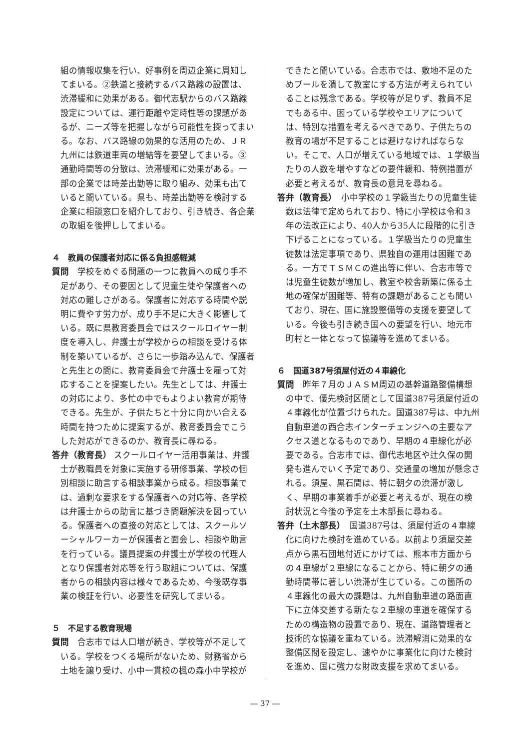組の情報収集を行い、好事例を周辺企業に周知してまいる。②鉄道と接続するバス路線の設置は、渋滞緩和に効果がある。御代志駅からのバス路線設定については、運行距離や定時性等の課題があるが、ニーズ等を把握しながら可能性を探ってまいる。なお、バス路線の効果的な活用のため、ＪＲ九州には鉄道車両の増結等を要望してまいる。③通勤時間等の分散は、渋滞緩和に効果がある。一部の企業では時差出勤等に取り組み、効果も出ていると聞いている。県も、時差出勤等を検討する企業に相談窓口を紹介しており、引き続き、各企業の取組を後押ししてまいる。
４　教員の保護者対応に係る負担感軽減
質問　学校をめぐる問題の一つに教員への成り手不足があり、その要因として児童生徒や保護者への対応の難しさがある。保護者に対応する時間や説明に費やす労力が、成り手不足に大きく影響している。既に県教育委員会ではスクールロイヤー制度を導入し、弁護士が学校からの相談を受ける体制を築いているが、さらに一歩踏み込んで、保護者と先生との間に、教育委員会で弁護士を雇って対応することを提案したい。先生としては、弁護士の対応により、多忙の中でもよりよい教育が期待できる。先生が、子供たちと十分に向かい合える時間を持つために提案するが、教育委員会でこうした対応ができるのか、教育長に尋ねる。
答弁（教育長） スクールロイヤー活用事業は、弁護士が教職員を対象に実施する研修事業、学校の個別相談に助言する相談事業から成る。相談事業では、過剰な要求をする保護者への対応等、各学校は弁護士からの助言に基づき問題解決を図っている。保護者への直接の対応としては、スクールソーシャルワーカーが保護者と面会し、相談や助言を行っている。議員提案の弁護士が学校の代理人となり保護者対応等を行う取組については、保護者からの相談内容は様々であるため、今後既存事業の検証を行い、必要性を研究してまいる。
５　不足する教育現場
質問　合志市では人口増が続き、学校等が不足している。学校をつくる場所がないため、財務省から土地を譲り受け、小中一貫校の楓の森小中学校が
できたと聞いている。合志市では、敷地不足のためプールを潰して教室にする方法が考えられていることは残念である。学校等が足りず、教員不足でもある中、困っている学校やエリアについては、特別な措置を考えるべきであり、子供たちの教育の場が不足することは避けなければならない。そこで、人口が増えている地域では、１学級当たりの人数を増やすなどの要件緩和、特例措置が必要と考えるが、教育長の意見を尋ねる。
答弁（教育長）　小中学校の１学級当たりの児童生徒数は法律で定められており、特に小学校は令和３年の法改正により、40人から35人に段階的に引き下げることになっている。１学級当たりの児童生徒数は法定事項であり、県独自の運用は困難である。一方でＴＳＭＣの進出等に伴い、合志市等では児童生徒数が増加し、教室や校舎新築に係る土地の確保が困難等、特有の課題があることも聞いており、現在、国に施設整備等の支援を要望している。今後も引き続き国への要望を行い、地元市町村と一体となって協議等を進めてまいる。
６　国道387号須屋付近の４車線化
質問　昨年７月のＪＡＳＭ周辺の基幹道路整備構想の中で、優先検討区間として国道387号須屋付近の４車線化が位置づけられた。国道387号は、中九州自動車道の西合志インターチェンジへの主要なアクセス道となるものであり、早期の４車線化が必要である。合志市では、御代志地区や辻久保の開発も進んでいく予定であり、交通量の増加が懸念される。須屋、黒石間は、特に朝夕の渋滞が激しく、早期の事業着手が必要と考えるが、現在の検討状況と今後の予定を土木部長に尋ねる。
答弁（土木部長）　国道387号は、須屋付近の４車線化に向けた検討を進めている。以前より須屋交差点から黒石団地付近にかけては、熊本市方面からの４車線が２車線になることから、特に朝夕の通勤時間帯に著しい渋滞が生じている。この箇所の４車線化の最大の課題は、九州自動車道の路面直下に立体交差する新たな２車線の車道を確保するための構造物の設置であり、現在、道路管理者と技術的な協議を重ねている。渋滞解消に効果的な整備区間を設定し、速やかに事業化に向けた検討を進め、国に強力な財政支援を求めてまいる。
― 37 ―